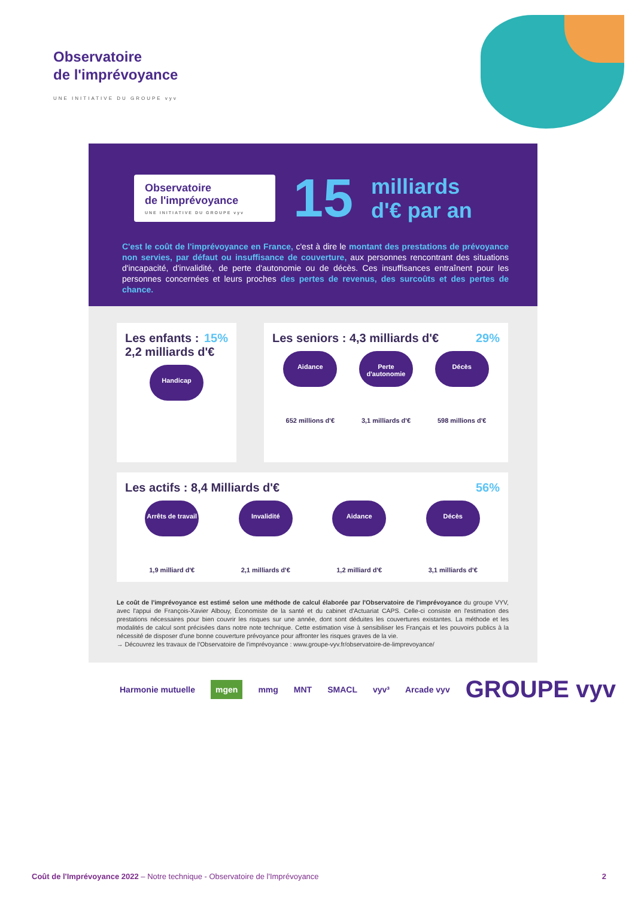Observatoire
de l'imprévoyance
UNE INITIATIVE DU GROUPE vyv
Observatoire
de l'imprévoyance
UNE INITIATIVE DU GROUPE vyv
15
milliards
d'€ par an
C'est le coût de l'imprévoyance en France, c'est à dire le montant des prestations de prévoyance non servies, par défaut ou insuffisance de couverture, aux personnes rencontrant des situations d'incapacité, d'invalidité, de perte d'autonomie ou de décès. Ces insuffisances entraînent pour les personnes concernées et leurs proches des pertes de revenus, des surcoûts et des pertes de chance.
15%
Les enfants :
2,2 milliards d'€
Handicap
29%
Les seniors : 4,3 milliards d'€
Aidance
652 millions d'€
Perte d'autonomie
3,1 milliards d'€
Décès
598 millions d'€
56%
Les actifs : 8,4 Milliards d'€
Arrêts de travail
1,9 milliard d'€
Invalidité
2,1 milliards d'€
Aidance
1,2 milliard d'€
Décès
3,1 milliards d'€
Le coût de l'imprévoyance est estimé selon une méthode de calcul élaborée par l'Observatoire de l'imprévoyance du groupe VYV, avec l'appui de François-Xavier Albouy, Économiste de la santé et du cabinet d'Actuariat CAPS. Celle-ci consiste en l'estimation des prestations nécessaires pour bien couvrir les risques sur une année, dont sont déduites les couvertures existantes. La méthode et les modalités de calcul sont précisées dans notre note technique. Cette estimation vise à sensibiliser les Français et les pouvoirs publics à la nécessité de disposer d'une bonne couverture prévoyance pour affronter les risques graves de la vie.
→ Découvrez les travaux de l'Observatoire de l'imprévoyance : www.groupe-vyv.fr/observatoire-de-limprevoyance/
Harmonie mutuelle mgen mmg MNT SMACL vyv³ Arcade vyv GROUPE vyv
Coût de l'Imprévoyance 2022 – Notre technique - Observatoire de l'Imprévoyance 2